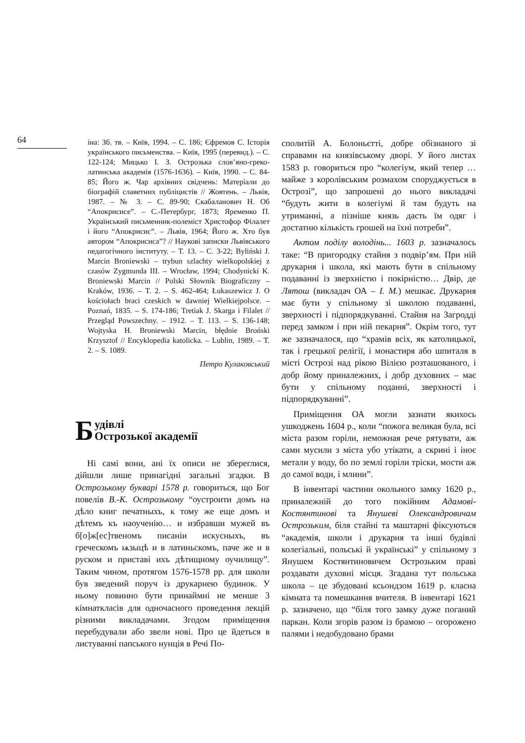64
іна: Зб. тв. – Київ, 1994. – С. 186; Єфремов С. Історія українського письменства. – Київ, 1995 (перевид.). – С. 122-124; Мицько І. З. Острозька слов’яно-греко-латинська академія (1576-1636). – Київ, 1990. – С. 84-85; Його ж. Чар архівних свідчень: Матеріали до біографій славетних публіцистів // Жовтень. – Львів, 1987. – № 3. – С. 89-90; Скабаланович Н. Об “Апокрисисе”. – С.-Петербург, 1873; Яременко П. Український письменник-полеміст Христофор Філалет і його “Апокрисис”. – Львів, 1964; Його ж. Хто був автором “Апокрисиса”? // Наукові записки Львівського педагогічного інституту. – Т. 13. – С. 3-22; Byliński J. Marcin Broniewski – trybun szlachty wielkopolskiej z czasów Zygmunda III. – Wrocław, 1994; Chodynicki K. Broniewski Marcin // Polski Słownik Biograficzny – Kraków, 1936. – T. 2. – S. 462-464; Łukaszewicz J. O kościołach braci czeskich w dawniej Wielkiejpolsce. – Poznań, 1835. – S. 174-186; Tretiak J. Skarga i Filalet // Przegląd Powszechny. – 1912. – T. 113. – S. 136-148; Wojtyska H. Broniewski Marcin, błędnie Broński Krzysztof // Encyklopedia katolicka. – Lublin, 1989. – T. 2. – S. 1089.
Петро Кулаковський
Будівлі
Острозької академії
Ні самі вони, ані їх описи не збереглися, дійшли лише принагідні загальні згадки. В Острозькому букварі 1578 р. говориться, що Бог повелів В.-К. Острозькому “оустроити домъ на дѣло книг печатныхъ, к тому же еще домъ и дѣтемъ къ наоученію… и избравши мужей въ б[о]ж[ес]твеномъ писаніи искусныхъ, въ греческомъ ѩзыцѣ и в латиньскомъ, паче же и в руском и приставі ихъ дѣтищному оучилищу”. Таким чином, протягом 1576-1578 рр. для школи був зведений поруч із друкарнею будинок. У ньому повинно бути принаймні не менше 3 кімнаткласів для одночасного проведення лекцій різними викладачами. Згодом приміщення перебудували або звели нові. Про це йдеться в листуванні папського нунція в Речі По-
сполитій А. Болоньєтті, добре обізнаного зі справами на князівському дворі. У його листах 1583 р. говориться про “колегіум, який тепер … майже з королівським розмахом споруджується в Острозі”, що запрошені до нього викладачі “будуть жити в колегіумі й там будуть на утриманні, а пізніше князь дасть їм одяг і достатню кількість грошей на їхні потреби”.
Актом поділу володінь... 1603 р. зазначалось таке: “В пригородку стайня з подвір’ям. При ній друкарня і школа, які мають бути в спільному подаванні із зверхністю і покірністю… Двір, де Лятош (викладач ОА – І. М.) мешкає. Друкарня має бути у спільному зі школою подаванні, зверхності і підпорядкуванні. Стайня на Загродді перед замком і при ній пекарня”. Окрім того, тут же зазначалося, що “храмів всіх, як католицької, так і грецької релігії, і монастиря або шпиталя в місті Острозі над рікою Вілією розташованого, і добр йому приналежних, і добр духовних – має бути у спільному поданні, зверхності і підпорядкуванні”.
Приміщення ОА могли зазнати якихось ушкоджень 1604 р., коли “пожога великая була, всі міста разом горіли, неможная рече рятувати, аж сами мусили з міста убо утікати, а скрині і іноє метали у воду, бо по землі горіли тріски, мости аж до самої води, і млини”.
В інвентарі частини окольного замку 1620 р., приналежній до того покійним Адамові-Костянтинові та Янушеві Олександровичам Острозьким, біля стайні та маштарні фіксуються “академія, школи і друкарня та інші будівлі колегіальні, польські й українські” у спільному з Янушем Костянтиновичем Острозьким праві роздавати духовні місця. Згадана тут польська школа – це збудовані ксьондзом 1619 р. класна кімната та помешкання вчителя. В інвентарі 1621 р. зазначено, що “біля того замку дуже поганий паркан. Коли згорів разом із брамою – огорожено палями і недобудовано брами